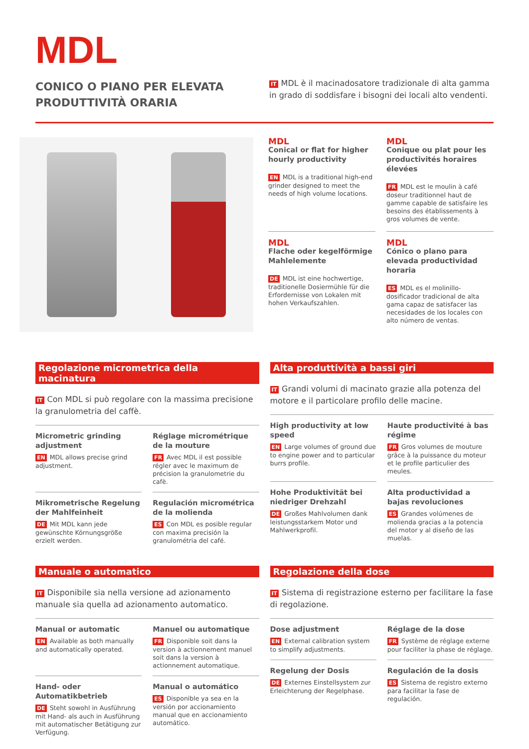MDL
CONICO O PIANO PER ELEVATA
PRODUTTIVITÀ ORARIA
IT MDL è il macinadosatore tradizionale di alta gamma in grado di soddisfare i bisogni dei locali alto vendenti.
MDL
Conical or flat for higher hourly productivity
EN MDL is a traditional high-end grinder designed to meet the needs of high volume locations.
MDL
Conique ou plat pour les productivités horaires élevées
FR MDL est le moulin à café doseur traditionnel haut de gamme capable de satisfaire les besoins des établissements à gros volumes de vente.
MDL
Flache oder kegelförmige Mahlelemente
DE MDL ist eine hochwertige, traditionelle Dosiermühle für die Erfordernisse von Lokalen mit hohen Verkaufszahlen.
MDL
Cónico o plano para elevada productividad horaria
ES MDL es el molinillo-dosificador tradicional de alta gama capaz de satisfacer las necesidades de los locales con alto número de ventas.
Regolazione micrometrica della macinatura
IT Con MDL si può regolare con la massima precisione la granulometria del caffè.
Micrometric grinding adjustment
EN MDL allows precise grind adjustment.
Réglage micrométrique de la mouture
FR Avec MDL il est possible régler avec le maximum de précision la granulometrie du cafè.
Mikrometrische Regelung der Mahlfeinheit
DE Mit MDL kann jede gewünschte Körnungsgröße erzielt werden.
Regulación micrométrica de la molienda
ES Con MDL es posible regular con maxima precisión la granulométria del café.
Alta produttività a bassi giri
IT Grandi volumi di macinato grazie alla potenza del motore e il particolare profilo delle macine.
High productivity at low speed
EN Large volumes of ground due to engine power and to particular burrs profile.
Haute productivité à bas régime
FR Gros volumes de mouture grâce à la puissance du moteur et le profile particulier des meules.
Hohe Produktivität bei niedriger Drehzahl
DE Großes Mahlvolumen dank leistungsstarkem Motor und Mahlwerkprofil.
Alta productividad a bajas revoluciones
ES Grandes volúmenes de molienda gracias a la potencia del motor y al diseño de las muelas.
Manuale o automatico
IT Disponibile sia nella versione ad azionamento manuale sia quella ad azionamento automatico.
Manual or automatic
EN Available as both manually and automatically operated.
Manuel ou automatique
FR Disponible soit dans la version à actionnement manuel soit dans la version à actionnement automatique.
Hand- oder Automatikbetrieb
DE Steht sowohl in Ausführung mit Hand- als auch in Ausführung mit automatischer Betätigung zur Verfügung.
Manual o automático
ES Disponible ya sea en la versión por accionamiento manual que en accionamiento automático.
Regolazione della dose
IT Sistema di registrazione esterno per facilitare la fase di regolazione.
Dose adjustment
EN External calibration system to simplify adjustments.
Réglage de la dose
FR Système de réglage externe pour faciliter la phase de réglage.
Regelung der Dosis
DE Externes Einstellsystem zur Erleichterung der Regelphase.
Regulación de la dosis
ES Sistema de registro externo para facilitar la fase de regulación.